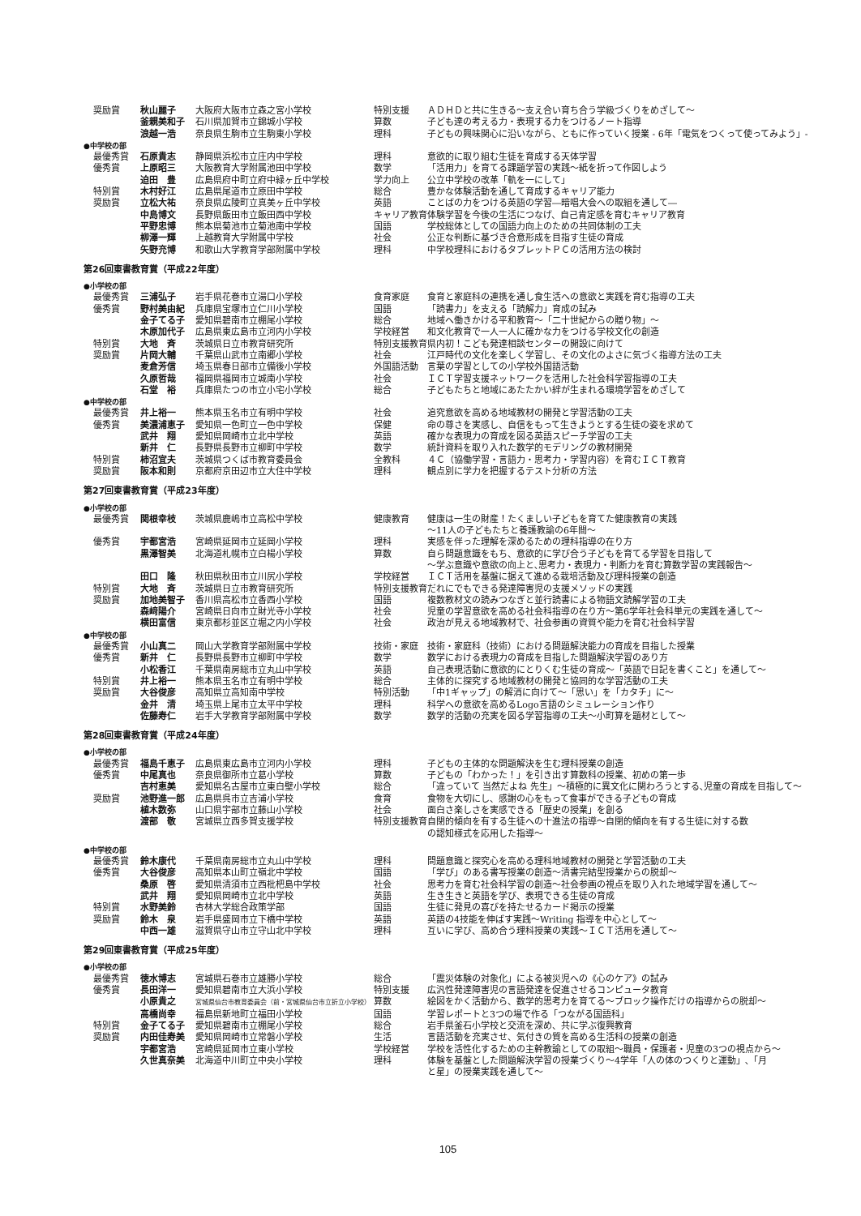| 奨励賞 | 秋山麗子 | 大阪府大阪市立森之宮小学校 | 特別支援 | ＡＤＨＤと共に生きる～支え合い育ち合う学級づくりをめざして～ |
| | 釜親美和子 | 石川県加賀市立錦城小学校 | 算数 | 子ども達の考える力・表現する力をつけるノート指導 |
| | 浪越一浩 | 奈良県生駒市立生駒東小学校 | 理科 | 子どもの興味関心に沿いながら、ともに作っていく授業 - 6年「電気をつくって使ってみよう」- |
| ●中学校の部 | | | | |
| 最優秀賞 | 石原貴志 | 静岡県浜松市立庄内中学校 | 理科 | 意欲的に取り組む生徒を育成する天体学習 |
| 優秀賞 | 上原昭三 | 大阪教育大学附属池田中学校 | 数学 | 「活用力」を育てる課題学習の実践～紙を折って作図しよう |
| | 迫田 豊 | 広島県府中町立府中緑ヶ丘中学校 | 学力向上 | 公立中学校の改革「軌を一にして」 |
| 特別賞 | 木村好江 | 広島県尾道市立原田中学校 | 総合 | 豊かな体験活動を通して育成するキャリア能力 |
| 奨励賞 | 立松大祐 | 奈良県広陵町立真美ヶ丘中学校 | 英語 | ことばの力をつける英語の学習―暗唱大会への取組を通して― |
| | 中島博文 | 長野県飯田市立飯田西中学校 | キャリア教育 | 体験学習を今後の生活につなげ、自己肯定感を育むキャリア教育 |
| | 平野忠博 | 熊本県菊池市立菊池南中学校 | 国語 | 学校総体としての国語力向上のための共同体制の工夫 |
| | 柳澤一輝 | 上越教育大学附属中学校 | 社会 | 公正な判断に基づき合意形成を目指す生徒の育成 |
| | 矢野充博 | 和歌山大学教育学部附属中学校 | 理科 | 中学校理科におけるタブレットＰＣの活用方法の検討 |
| 第26回東書教育賞（平成22年度） | | | | |
| ●小学校の部 | | | | |
| 最優秀賞 | 三浦弘子 | 岩手県花巻市立湯口小学校 | 食育家庭 | 食育と家庭科の連携を通し食生活への意欲と実践を育む指導の工夫 |
| 優秀賞 | 野村美由紀 | 兵庫県宝塚市立仁川小学校 | 国語 | 「読書力」を支える「読解力」育成の試み |
| | 金子てる子 | 愛知県碧南市立棚尾小学校 | 総合 | 地域へ働きかける平和教育～「二十世紀からの贈り物」～ |
| | 木原加代子 | 広島県東広島市立河内小学校 | 学校経営 | 和文化教育で一人一人に確かな力をつける学校文化の創造 |
| 特別賞 | 大地 斉 | 茨城県日立市教育研究所 | 特別支援教育 | 県内初！こども発達相談センターの開設に向けて |
| 奨励賞 | 片岡大輔 | 千葉県山武市立南郷小学校 | 社会 | 江戸時代の文化を楽しく学習し、その文化のよさに気づく指導方法の工夫 |
| | 麦倉芳信 | 埼玉県春日部市立備後小学校 | 外国語活動 | 言葉の学習としての小学校外国語活動 |
| | 久原哲哉 | 福岡県福岡市立城南小学校 | 社会 | ＩＣＴ学習支援ネットワークを活用した社会科学習指導の工夫 |
| | 石堂 裕 | 兵庫県たつの市立小宅小学校 | 総合 | 子どもたちと地域にあたたかい絆が生まれる環境学習をめざして |
| ●中学校の部 | | | | |
| 最優秀賞 | 井上裕一 | 熊本県玉名市立有明中学校 | 社会 | 追究意欲を高める地域教材の開発と学習活動の工夫 |
| 優秀賞 | 美濃浦恵子 | 愛知県一色町立一色中学校 | 保健 | 命の尊さを実感し、自信をもって生きようとする生徒の姿を求めて |
| | 武井 翔 | 愛知県岡崎市立北中学校 | 英語 | 確かな表現力の育成を図る英語スピーチ学習の工夫 |
| | 新井 仁 | 長野県長野市立柳町中学校 | 数学 | 統計資料を取り入れた数学的モデリングの教材開発 |
| 特別賞 | 柿沼宜夫 | 茨城県つくば市教育委員会 | 全教科 | ４Ｃ（協働学習・言語力・思考力・学習内容）を育むＩＣＴ教育 |
| 奨励賞 | 阪本和則 | 京都府京田辺市立大住中学校 | 理科 | 観点別に学力を把握するテスト分析の方法 |
| 第27回東書教育賞（平成23年度） | | | | |
| ●小学校の部 | | | | |
| 最優秀賞 | 関根幸枝 | 茨城県鹿嶋市立高松中学校 | 健康教育 | 健康は一生の財産！たくましい子どもを育てた健康教育の実践 ～11人の子どもたちと養護教諭の6年間～ |
| 優秀賞 | 宇都宮浩 | 宮崎県延岡市立延岡小学校 | 理科 | 実感を伴った理解を深めるための理科指導の在り方 |
| | 黒澤智美 | 北海道札幌市立白楊小学校 | 算数 | 自ら問題意識をもち、意欲的に学び合う子どもを育てる学習を目指して ～学ぶ意識や意欲の向上と､思考力・表現力・判断力を育む算数学習の実践報告～ |
| | 田口 隆 | 秋田県秋田市立川尻小学校 | 学校経営 | ＩＣＴ活用を基盤に据えて進める栽培活動及び理科授業の創造 |
| 特別賞 | 大地 斉 | 茨城県日立市教育研究所 | 特別支援教育 | だれにでもできる発達障害児の支援メソッドの実践 |
| 奨励賞 | 加地美智子 | 香川県高松市立香西小学校 | 国語 | 複数教材文の読みつなぎと並行読書による物語文読解学習の工夫 |
| | 森﨑陽介 | 宮崎県日向市立財光寺小学校 | 社会 | 児童の学習意欲を高める社会科指導の在り方～第6学年社会科単元の実践を通して～ |
| | 横田富信 | 東京都杉並区立堀之内小学校 | 社会 | 政治が見える地域教材で、社会参画の資質や能力を育む社会科学習 |
| ●中学校の部 | | | | |
| 最優秀賞 | 小山真二 | 岡山大学教育学部附属中学校 | 技術・家庭 | 技術・家庭科（技術）における問題解決能力の育成を目指した授業 |
| 優秀賞 | 新井 仁 | 長野県長野市立柳町中学校 | 数学 | 数学における表現力の育成を目指した問題解決学習のあり方 |
| | 小松香江 | 千葉県南房総市立丸山中学校 | 英語 | 自己表現活動に意欲的にとりくむ生徒の育成～「英語で日記を書くこと」を通して～ |
| 特別賞 | 井上裕一 | 熊本県玉名市立有明中学校 | 総合 | 主体的に探究する地域教材の開発と協同的な学習活動の工夫 |
| 奨励賞 | 大谷俊彦 | 高知県立高知南中学校 | 特別活動 | 「中1ギャップ」の解消に向けて～「思い」を「カタチ」に～ |
| | 金井 清 | 埼玉県上尾市立太平中学校 | 理科 | 科学への意欲を高めるLogo言語のシミュレーション作り |
| | 佐藤寿仁 | 岩手大学教育学部附属中学校 | 数学 | 数学的活動の充実を図る学習指導の工夫～小町算を題材として～ |
| 第28回東書教育賞（平成24年度） | | | | |
| ●小学校の部 | | | | |
| 最優秀賞 | 福島千恵子 | 広島県東広島市立河内小学校 | 理科 | 子どもの主体的な問題解決を生む理科授業の創造 |
| 優秀賞 | 中尾真也 | 奈良県御所市立葛小学校 | 算数 | 子どもの「わかった！」を引き出す算数科の授業、初めの第一歩 |
| | 吉村恵美 | 愛知県名古屋市立東白壁小学校 | 総合 | 「違っていて 当然だよね 先生」～積極的に異文化に関わろうとする､児童の育成を目指して～ |
| 奨励賞 | 池野進一郎 | 広島県呉市立吉浦小学校 | 食育 | 食物を大切にし、感謝の心をもって食事ができる子どもの育成 |
| | 植木数弥 | 山口県宇部市立藤山小学校 | 社会 | 面白さ楽しさを実感できる「歴史の授業」を創る |
| | 渡部 敬 | 宮城県立西多賀支援学校 | 特別支援教育 | 自閉的傾向を有する生徒への十進法の指導～自閉的傾向を有する生徒に対する数 の認知様式を応用した指導～ |
| ●中学校の部 | | | | |
| 最優秀賞 | 鈴木康代 | 千葉県南房総市立丸山中学校 | 理科 | 問題意識と探究心を高める理科地域教材の開発と学習活動の工夫 |
| 優秀賞 | 大谷俊彦 | 高知県本山町立嶺北中学校 | 国語 | 「学び」のある書写授業の創造～清書完結型授業からの脱却～ |
| | 桑原 啓 | 愛知県清須市立西枇杷島中学校 | 社会 | 思考力を育む社会科学習の創造～社会参画の視点を取り入れた地域学習を通して～ |
| | 武井 翔 | 愛知県岡崎市立北中学校 | 英語 | 生き生きと英語を学び、表現できる生徒の育成 |
| 特別賞 | 水野美鈴 | 杏林大学総合政策学部 | 国語 | 生徒に発見の喜びを持たせるカード掲示の授業 |
| 奨励賞 | 鈴木 泉 | 岩手県盛岡市立下橋中学校 | 英語 | 英語の4技能を伸ばす実践～Writing 指導を中心として～ |
| | 中西一雄 | 滋賀県守山市立守山北中学校 | 理科 | 互いに学び、高め合う理科授業の実践～ＩＣＴ活用を通して～ |
| 第29回東書教育賞（平成25年度） | | | | |
| ●小学校の部 | | | | |
| 最優秀賞 | 徳水博志 | 宮城県石巻市立雄勝小学校 | 総合 | 「震災体験の対象化」による被災児への《心のケア》の試み |
| 優秀賞 | 長田洋一 | 愛知県碧南市立大浜小学校 | 特別支援 | 広汎性発達障害児の言語発達を促進させるコンピュータ教育 |
| | 小原貴之 | 宮城県仙台市教育委員会（前・宮城県仙台市立折立小学校） | 算数 | 絵図をかく活動から、数学的思考力を育てる～ブロック操作だけの指導からの脱却～ |
| | 高橋尚幸 | 福島県新地町立福田小学校 | 国語 | 学習レポートと3つの場で作る「つながる国語科」 |
| 特別賞 | 金子てる子 | 愛知県碧南市立棚尾小学校 | 総合 | 岩手県釜石小学校と交流を深め、共に学ぶ復興教育 |
| 奨励賞 | 内田佳寿美 | 愛知県岡崎市立常磐小学校 | 生活 | 言語活動を充実させ、気付きの質を高める生活科の授業の創造 |
| | 宇都宮浩 | 宮崎県延岡市立東小学校 | 学校経営 | 学校を活性化するための主幹教諭としての取組～職員・保護者・児童の3つの視点から～ |
| | 久世真奈美 | 北海道中川町立中央小学校 | 理科 | 体験を基盤とした問題解決学習の授業づくり～4学年「人の体のつくりと運動」､「月 と星」の授業実践を通して～ |
105